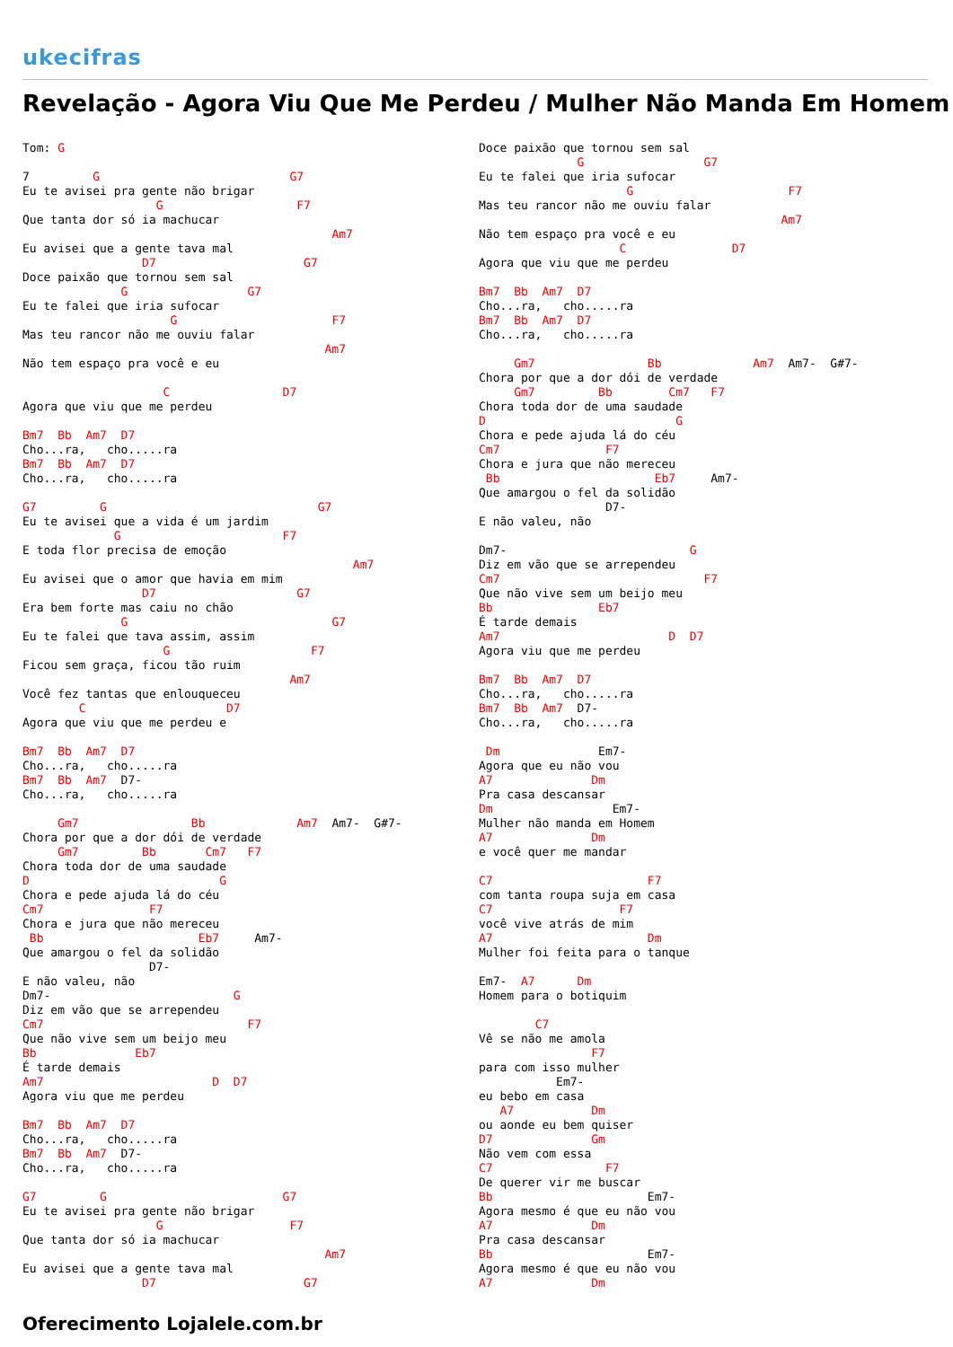ukecifras
Revelação - Agora Viu Que Me Perdeu / Mulher Não Manda Em Homem
Tom: G

7         G                           G7
Eu te avisei pra gente não brigar
                   G                   F7
Que tanta dor só ia machucar
                                            Am7
Eu avisei que a gente tava mal
                 D7                     G7
Doce paixão que tornou sem sal
              G                 G7
Eu te falei que iria sufocar
                     G                      F7
Mas teu rancor não me ouviu falar
                                           Am7
Não tem espaço pra você e eu

                    C                D7
Agora que viu que me perdeu

Bm7  Bb  Am7  D7
Cho...ra,   cho.....ra
Bm7  Bb  Am7  D7
Cho...ra,   cho.....ra

G7         G                              G7
Eu te avisei que a vida é um jardim
             G                       F7
E toda flor precisa de emoção
                                               Am7
Eu avisei que o amor que havia em mim
                 D7                    G7
Era bem forte mas caiu no chão
              G                             G7
Eu te falei que tava assim, assim
                    G                    F7
Ficou sem graça, ficou tão ruim
                                      Am7
Você fez tantas que enlouqueceu
        C                    D7
Agora que viu que me perdeu e

Bm7  Bb  Am7  D7
Cho...ra,   cho.....ra
Bm7  Bb  Am7  D7-
Cho...ra,   cho.....ra

     Gm7                Bb             Am7  Am7-  G#7-
Chora por que a dor dói de verdade
     Gm7         Bb       Cm7   F7
Chora toda dor de uma saudade
D                           G
Chora e pede ajuda lá do céu
Cm7               F7
Chora e jura que não mereceu
 Bb                      Eb7     Am7-
Que amargou o fel da solidão
                  D7-
E não valeu, não
Dm7-                          G
Diz em vão que se arrependeu
Cm7                             F7
Que não vive sem um beijo meu
Bb              Eb7
É tarde demais
Am7                        D  D7
Agora viu que me perdeu

Bm7  Bb  Am7  D7
Cho...ra,   cho.....ra
Bm7  Bb  Am7  D7-
Cho...ra,   cho.....ra

G7         G                         G7
Eu te avisei pra gente não brigar
                   G                  F7
Que tanta dor só ia machucar
                                           Am7
Eu avisei que a gente tava mal
                 D7                     G7
Doce paixão que tornou sem sal
              G                 G7
Eu te falei que iria sufocar
                     G                      F7
Mas teu rancor não me ouviu falar
                                           Am7
Não tem espaço pra você e eu
                    C               D7
Agora que viu que me perdeu

Bm7  Bb  Am7  D7
Cho...ra,   cho.....ra
Bm7  Bb  Am7  D7
Cho...ra,   cho.....ra

     Gm7                Bb             Am7  Am7-  G#7-
Chora por que a dor dói de verdade
     Gm7         Bb        Cm7   F7
Chora toda dor de uma saudade
D                           G
Chora e pede ajuda lá do céu
Cm7               F7
Chora e jura que não mereceu
 Bb                      Eb7     Am7-
Que amargou o fel da solidão
                  D7-
E não valeu, não

Dm7-                          G
Diz em vão que se arrependeu
Cm7                             F7
Que não vive sem um beijo meu
Bb               Eb7
É tarde demais
Am7                        D  D7
Agora viu que me perdeu

Bm7  Bb  Am7  D7
Cho...ra,   cho.....ra
Bm7  Bb  Am7  D7-
Cho...ra,   cho.....ra

 Dm              Em7-
Agora que eu não vou
A7              Dm
Pra casa descansar
Dm                 Em7-
Mulher não manda em Homem
A7              Dm
e você quer me mandar

C7                      F7
com tanta roupa suja em casa
C7                  F7
você vive atrás de mim
A7                      Dm
Mulher foi feita para o tanque

Em7-  A7      Dm
Homem para o botiquim

        C7
Vê se não me amola
                F7
para com isso mulher
           Em7-
eu bebo em casa
   A7           Dm
ou aonde eu bem quiser
D7              Gm
Não vem com essa
C7                F7
De querer vir me buscar
Bb                      Em7-
Agora mesmo é que eu não vou
A7              Dm
Pra casa descansar
Bb                      Em7-
Agora mesmo é que eu não vou
A7              Dm
Oferecimento Lojalele.com.br